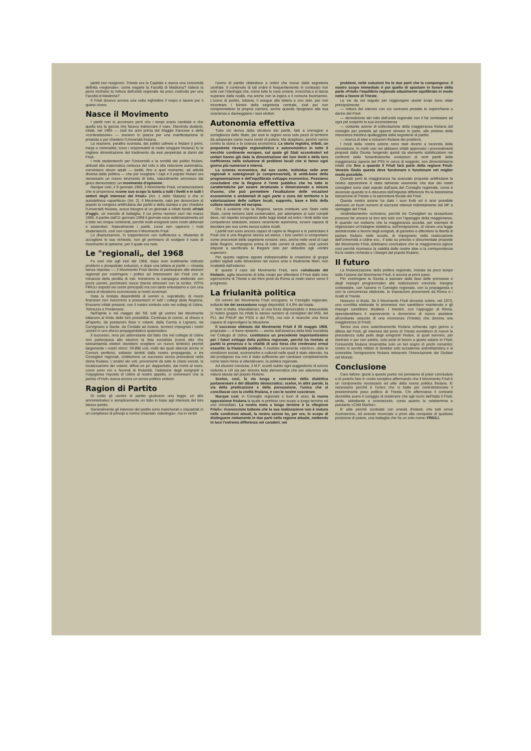partiti non reagirono. Trieste era la Capitale e aveva una Università definita «regionale»: come negarle la Facoltà di Medicina? Valeva la pena rischiare la rottura dell'unità regionale da poco costruita per una Facoltà di Medicina?
Il Friuli doveva ancora una volta inghiottire il rospo e tacere per il quieto vivere.
Nasce il Movimento
I partiti non si accorsero però che i tempi erano cambiati e che quella era la goccia che faceva traboccare il vaso. Diecimila studenti, infatti, nel 1965 — cioè tre anni prima del Maggio francese e della «contestazione» — scesero in piazza per una manifestazione di protesta e per chiedere l'Università friulana.
La reazione, peraltro scontata, dei politici udinesi e friulani (i primi, miopi e minimalisti, sono i responsabili di molte sciagure friulane) fu la migliore dimostrazione del tradimento da essi perpetrato ai danni del Friuli.
I moti studenteschi per l'Università e la sordità dei politici friulani, abituati alla matematica certezza del voto e alla rielezione automatica, convinsero alcuni adulti — dediti, fino a quel momento, ad attività diversa dalla politica — che per svegliare i capi e il popolo friulani era necessario un nuovo strumento di lotta, naturalmente ammesso dal gioco democratico: un movimento d'opinione.
Nacque così, il 9 gennaio 1966, il Movimento Friuli, un'associazione che si proponeva «come suo scopo la tutela a tutti i livelli e in tutti i settori degli interessi del Friuli» (Art. 1 dello Statuto) e che si autodefiniva «apartitica» (Art. 2). Il Movimento, nato per denunciare al popolo la congiura antifriulana dei partiti e della stampa e per chiedere l'Università friulana, aveva bisogno di un giornale e infatti fondò «Friuli d'oggi», un mensile di battaglia, il cui primo numero uscì nel marzo 1966. A partire dall'11 gennaio 1968 il giornale esce settimanalmente ed è letto nei cinque continenti, perchè molti emigranti sono nostri abbonati e sostenitori. Naturalmente i partiti, come non capirono i moti studenteschi, così non capirono il Movimento Friuli.
Lo disprezzarono, lo sopportarono con sufficienza e, rifiutando di accogliere le sue richieste, non gli permisero di svolgere il ruolo di movimento di opinione, per il quale era nato.
Le "regionali„ del 1968
Fu così che agli inizi del 1968, dopo aver inutilmente indicato problemi e prospettato soluzioni, e dopo una lettera ai partiti — rimasta senza risposta —, il Movimento Friuli decise di partecipare alle elezioni regionali per costringere i politici ad interessarsi del Friuli con la minaccia della perdita di voti. Iniziammo la campagna elettorale con pochi uomini, pochissimi mezzi (trenta striscioni con la scritta: VOTA FRIULI esposti nei centri principali) ma con tanto entusiasmo e con una carica di idealismo sconosciuta ai nostri avversari.
Data la limitata disponibilità di uomini e, soprattutto, di mezzi finanziari non riuscimmo a presentarci in tutti i collegi della Regione. Eravamo infatti presenti, con il nostro simbolo solo nei collegi di Udine, Tolmezzo e Pordenone.
Nell'aprile e nel maggio del '68, tutti gli uomini del Movimento lottarono al limite delle loro possibilità. Centinaia di comizi, al chiuso e all'aperto, da postazioni fisse o volanti, dalla Carnia a Lignano, da Cervignano a Sacile, da Cividale ad Aviano, tennero impegnati i nostri uomini in uno sforzo propagandistico spasmodico.
Il successo, reso più abbondante dal fatto che nel collegio di Udine non partecipava alle elezioni la lista socialista (come dire che sessantamila elettori dovettero scegliere un nuovo simbolo) premiò largamente i nostri sforzi: 39.898 voti, molti dei quali ottenuti anche in Comuni periferici, soltanto lambiti dalla nostra propaganda, e tre Consiglieri regionali, costituirono un successo senza precedenti nella storia friulana. L'analisi dei voti, provenienti da tutte le classi sociali, la localizzazione dei votanti, diffusi un po' dappertutto, dai monti al mare, come semi vivi e fecondi di friulanità; l'adesione degli emigranti e l'orgogliosa risposta di Udine al nostro appello, ci convinsero che la parola «Friuli» aveva ancora un senso politico unitario.
Ragion di Partito
Di solito gli uomini di partito giudicano una legge, un atto amministrativo o semplicemente un fatto in base agli interessi del loro stesso partito.
Generalmente gli interessi del partito sono mascherati o inquadrati in un complesso di principi e norme chiamato «ideologia», ma in verità
l'uomo di partito obbedisce a ordini che riceve dalla segreteria centrale. Il contenuto di tali ordini è frequentemente in contrasto non solo con l'ideologia che, come tutte le cose umane, invecchia e si lascia superare dalla realtà, ma anche con la logica o il comune buonsenso. L'uomo di partito, tuttavia, li esegue alla lettera e con zelo, per non incontrare i fulmini della segreteria centrale, cioè per non compromettere la propria carriera, anche quando ripugnano alla sua coscienza e danneggiano i suoi elettori.
Autonomia effettiva
Tutto ciò deriva dalla struttura dei partiti, fatti a immagine e somiglianza dello Stato; per essi le regioni sono solo pezzi di territorio da adoperare come nuovi centri di potere. Ma sbagliano, perchè vanno contro la storia e la scienza economica. La storia registra, infatti, un prepotente risveglio regionalistico e autonomistico in tutto il vecchio continente europeo, sul quale gli Stati accentratori ed unitari hanno già dato la dimostrazione dei loro limiti e della loro inefficienza nella soluzione di problemi locali che si fanno ogni giorno più numerosi e intensi.
La scienza economica, dal suo canto, individua nelle aree regionali e subregionali (o comprensoriali), le unità-base della programmazione e dell'equilibrato sviluppo economico. Possiamo concludere che la Regione è l'ente pubblico che ha tutte le caratteristiche per essere strutturato e dimensionato a misura d'uomo, che può permettere l'esaltazione delle vocazioni economiche e ambientali di ogni parte o zona del territorio e la valorizzazione delle culture locali, supporto, base e linfa della cultura nazionale ed europea.
Ora è evidente che la Regione, senza costituire uno Stato nello Stato, come temono tanti conservatori, per adempiere ai suoi compiti deve, nel rispetto scrupoloso delle leggi statali ed entro i limiti delle sue competenze statutarie, essere veramente autonoma, ovvero capace di decidere per suo conto senza subire ricatti.
I partiti non sono ancora capaci di capire le Regioni e in particolare il Friuli che è una Regione storica ed etnica. I loro uomini si comportano come proconsoli delle segreterie romane: essi, anche nelle vesti di capi delle Regioni, rimangono prima di tutto uomini di partito, cioè uomini disposti a sacrificare le Regioni solo per obbedire agli «ordini superiori».
Per questa ragione appare indispensabile la creazione di gruppi politici tagliati sulle dimensioni nel nuovo ente e finalmente liberi, non ricattabili dall'esterno.
E' questo il caso del Movimento Friuli, vero «sindacato dei friulani», agile strumento di lotta creato per difendere il Friuli dalle mire egemoniche di Trieste e dai freni posti da Roma ai nostri slanci verso il progresso.
La friulanità politica
Gli uomini del Movimento Friuli occupano, in Consiglio regionale, soltanto tre dei sessantuno seggi disponibili, il 4,9% del totale.
Non si tratta, intendiamoci, di una forza disprezzabile o trascurabile (il nostro gruppo ha infatti lo stesso numero di consiglieri del MSI, del PLI, del PSIUP del PSDI e del PSI), ma non è neanche una forza capace di capovolgere la situazione.
Il successo ottenuto dal Movimento Friuli il 26 maggio 1968, propiziato — è bene ripeterlo — anche dall'assenza della lista socialista nel Collegio di Udine, costituisce un precedente importantissimo per i futuri sviluppi della politica regionale, perchè ha rivelato ai partiti la presenza e la vitalità di una forza che credevano ormai esaurita: la friulanità politica. Il risultato veramente «storico», date le condizioni sociali, economiche e culturali nelle quali è stato ottenuto, ha del prodigioso ma non è stato sufficiente per cambiare completamente come taluni forse si attendevano, la politica regionale.
Ad elezioni concluse, il M.F. scartò subito ogni suggestione di azione violenta e ciò sia per sincera fede democratica che per aderenza alla natura stessa del popolo friulano.
Scelse, così, la via lunga e snervante della dialettica parlamentare e del dibattito democratico; scelse, in altre parole, la via della predicazione e della persuasione, l'unica che si conciliasse con la civiltà friulana, e con le nostre coscienze.
Nacque così, in Consiglio regionale e fuori di esso, la nuova opposizione friulana la quale si prefisse uno scopo a lungo termine ed uno immediato. La nostra meta a lungo termine è la «Regione Friuli»: riconosciuto tuttavia che la sua realizzazione non è matura nelle condizioni attuali, la nostra azione ha, per ora, lo scopo di distinguere nettamente le due parti nella regione attuale, mettendo in luce l'estrema differenza nei caratteri, nei
problemi, nelle soluzioni fra le due parti che la compongono. Il nostro scopo immediato è poi quello di spostare in favore della parte «Friuli» l'equilibrio regionale attualmente squilibrato in modo netto a favore di Trieste.
Le vie da noi seguite per raggiungere questi scopi sono state principalmente:
— rottura del silenzio con cui venivano protette le soperchierie a danno del Friuli
— demolizione del mito dell'unità regionale con il far constatare ad ogni piè sospinto la sua inconsistenza
— costante azione di sollecitazione della maggioranza friulana del consiglio per portarla ad opporsi almeno in parte, alle pretese della minoranza triestina spalleggiata dalle segreterie di partito
— ricerca di idee e soluzioni friulane dei problemi.
I modi della nostra azione sono stati diversi a seconda delle circostanze. In molti casi noi abbiamo infatti approvato i provvedimenti proposti dalla Giunta fungendo quindi da elemento stabilizzatore nei confronti delle funambolesche evoluzioni di certi partiti della maggioranza (specie del PSI) in cerca di seggiole; non dimentichiamo infatti che fino a quando il Friuli farà parte della regione Friuli-Venezia Giulia questa deve funzionare e funzionare nel miglior modo possibile.
Quando però la maggioranza ha avanzato proposte antifriulane la nostra opposizione è stata talmente veemente che due dei nostri consiglieri sono stati espulsi dall'aula del Consiglio regionale, come è avvenuto quando si è discusso dell'ingiusta differenza fra la bassissima tassazione di Trieste e la spremitura fiscale del Friuli.
Questa nostra azione ha dato i suoi frutti ed è anzi possibile elencare un buon numero di successi ottenuti indirettamente dal MF a vantaggio del Friuli.
«Indirettamente» scriviamo, perchè tre Consiglieri su sessantuno possono far vincere la loro tesi solo con l'appoggio della maggioranza. E quando noi vediamo che la maggioranza accetta, per esempio di organizzare un'indagine statistica, sull'emigrazione, di varare una legge assistenziale a favore degli emigrati, di garantire e difendere la libertà di parlare friulano nelle scuole, di impegnarsi nella realizzazione dell'Università a Udine ecc., il tutto su precise e documentate proposte del Movimento Friuli, dobbiamo concludere che la maggioranza agisce così perchè riconosce la validità delle nostre idee e la corrispondenza fra le nostre richieste e i bisogni del popolo friulano.
Il futuro
La friulanizzazione della politica regionale, iniziata da poco tempo sotto l'azione del Movimento Friuli, è ancora ai primi passi.
Per costringere la Giunta a passare dalla fase delle promesse e degli impegni programmatici alle realizzazioni concrete, bisogna contrastare, con l'azione in Consiglio regionale, con la propaganda e con la concorrenza elettorale, le imposizioni provenienti da Roma e i ricatti di Trieste.
Nessuno si illuda. Se il Movimento Friuli dovesse subire, nel 1973, una sconfitta elettorale le promesse non sarebbero mantenute e gli impegni sarebbero disattesi. I triestini, con l'appoggio di Roma, riprenderebbero il sopravvento e dovremmo di nuovo assistere all'umiliante assurdo di una minoranza (Trieste) che domina una maggioranza (il Friuli).
Senza una voce autenticamente friulana schierata ogni giorno a difesa del Friuli, gli interessi del porto di Trieste avrebbero di nuovo la precedenza sulla pelle degli emigranti friulani, ai quali servono, per rientrare o per non partire, solo posti di lavoro a giusto salario in Friuli; l'Università friulana rimarrebbe solo un bel sogno di pochi romantici; contro le servitù militari si farebbe solo accademia antimilitaristica e si curerebbe l'emigrazione friulana istituendo l'Associazione dei Giuliani nel Mondo.
Conclusione
Caro lettore: giunti a questo punto noi pensiamo di poter concludere e di poterlo fare in modo semplice affermando che il Movimento Friuli è un componente necessario ed utile della scena politica friulana. E' necessario perchè è l'unico che si batte per controbilanciare il predominante peso politico di Trieste. Chi affermasse il contrario dovrebbe avere il coraggio di sostenere che agli occhi dell'Italia il Friuli, umile, ubbidiente e sconosciuto, conta quanto la celeberrima e petulante «Città Martire».
E' utile perchè combatte con onestà d'intenti, che tutti ormai riconoscono, ed avendo rinunciato a priori alla conquista di qualsiasi posizione di potere, una battaglia che ha un solo nome: FRIULI.